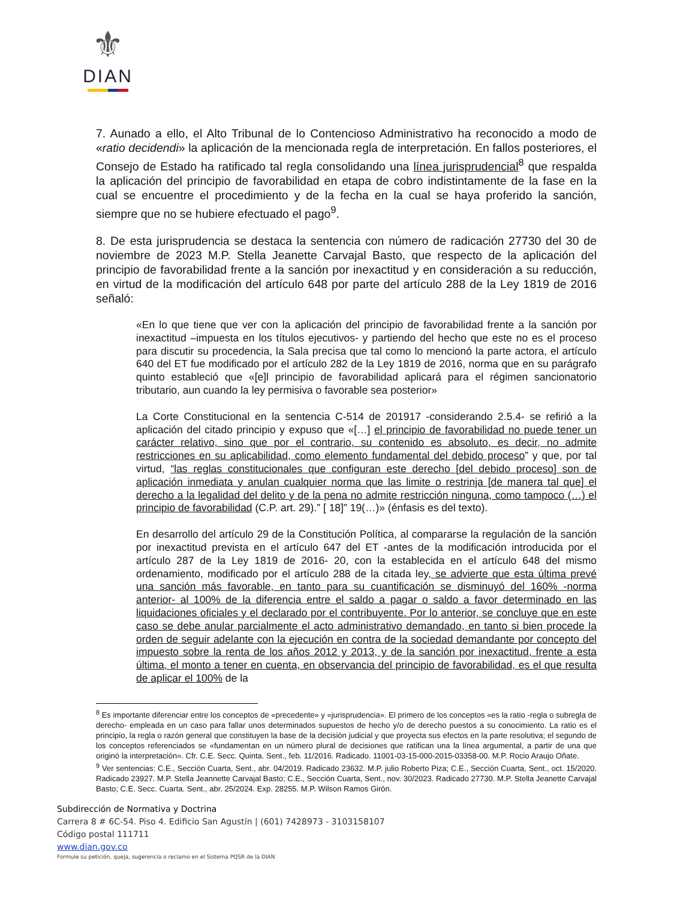⚜
DIAN
7. Aunado a ello, el Alto Tribunal de lo Contencioso Administrativo ha reconocido a modo de «ratio decidendi» la aplicación de la mencionada regla de interpretación. En fallos posteriores, el Consejo de Estado ha ratificado tal regla consolidando una línea jurisprudencial<sup>8</sup> que respalda la aplicación del principio de favorabilidad en etapa de cobro indistintamente de la fase en la cual se encuentre el procedimiento y de la fecha en la cual se haya proferido la sanción, siempre que no se hubiere efectuado el pago<sup>9</sup>.
8. De esta jurisprudencia se destaca la sentencia con número de radicación 27730 del 30 de noviembre de 2023 M.P. Stella Jeanette Carvajal Basto, que respecto de la aplicación del principio de favorabilidad frente a la sanción por inexactitud y en consideración a su reducción, en virtud de la modificación del artículo 648 por parte del artículo 288 de la Ley 1819 de 2016 señaló:
«En lo que tiene que ver con la aplicación del principio de favorabilidad frente a la sanción por inexactitud –impuesta en los títulos ejecutivos- y partiendo del hecho que este no es el proceso para discutir su procedencia, la Sala precisa que tal como lo mencionó la parte actora, el artículo 640 del ET fue modificado por el artículo 282 de la Ley 1819 de 2016, norma que en su parágrafo quinto estableció que «[e]l principio de favorabilidad aplicará para el régimen sancionatorio tributario, aun cuando la ley permisiva o favorable sea posterior»
La Corte Constitucional en la sentencia C-514 de 201917 -considerando 2.5.4- se refirió a la aplicación del citado principio y expuso que «[…] el principio de favorabilidad no puede tener un carácter relativo, sino que por el contrario, su contenido es absoluto, es decir, no admite restricciones en su aplicabilidad, como elemento fundamental del debido proceso” y que, por tal virtud, “las reglas constitucionales que configuran este derecho [del debido proceso] son de aplicación inmediata y anulan cualquier norma que las limite o restrinja [de manera tal que] el derecho a la legalidad del delito y de la pena no admite restricción ninguna, como tampoco (…) el principio de favorabilidad (C.P. art. 29).” [ 18]” 19(…)» (énfasis es del texto).
En desarrollo del artículo 29 de la Constitución Política, al compararse la regulación de la sanción por inexactitud prevista en el artículo 647 del ET -antes de la modificación introducida por el artículo 287 de la Ley 1819 de 2016- 20, con la establecida en el artículo 648 del mismo ordenamiento, modificado por el artículo 288 de la citada ley, se advierte que esta última prevé una sanción más favorable, en tanto para su cuantificación se disminuyó del 160% -norma anterior- al 100% de la diferencia entre el saldo a pagar o saldo a favor determinado en las liquidaciones oficiales y el declarado por el contribuyente. Por lo anterior, se concluye que en este caso se debe anular parcialmente el acto administrativo demandado, en tanto si bien procede la orden de seguir adelante con la ejecución en contra de la sociedad demandante por concepto del impuesto sobre la renta de los años 2012 y 2013, y de la sanción por inexactitud, frente a esta última, el monto a tener en cuenta, en observancia del principio de favorabilidad, es el que resulta de aplicar el 100% de la
<sup>8</sup> Es importante diferenciar entre los conceptos de «precedente» y «jurisprudencia». El primero de los conceptos «es la ratio -regla o subregla de derecho- empleada en un caso para fallar unos determinados supuestos de hecho y/o de derecho puestos a su conocimiento. La ratio es el principio, la regla o razón general que constituyen la base de la decisión judicial y que proyecta sus efectos en la parte resolutiva; el segundo de los conceptos referenciados se «fundamentan en un número plural de decisiones que ratifican una la línea argumental, a partir de una que originó la interpretación». Cfr. C.E. Secc. Quinta. Sent., feb. 11/2016. Radicado. 11001-03-15-000-2015-03358-00. M.P. Rocio Araujo Oñate.
<sup>9</sup> Ver sentencias: C.E., Sección Cuarta, Sent., abr. 04/2019. Radicado 23632. M.P. julio Roberto Piza; C.E., Sección Cuarta, Sent., oct. 15/2020. Radicado 23927. M.P. Stella Jeannette Carvajal Basto; C.E., Sección Cuarta, Sent., nov. 30/2023. Radicado 27730. M.P. Stella Jeanette Carvajal Basto; C.E. Secc. Cuarta. Sent., abr. 25/2024. Exp. 28255. M.P. Wilson Ramos Girón.
Subdirección de Normativa y Doctrina
Carrera 8 # 6C-54. Piso 4. Edificio San Agustín | (601) 7428973 - 3103158107
Código postal 111711
www.dian.gov.co
Formule su petición, queja, sugerencia o reclamo en el Sistema PQSR de la DIAN